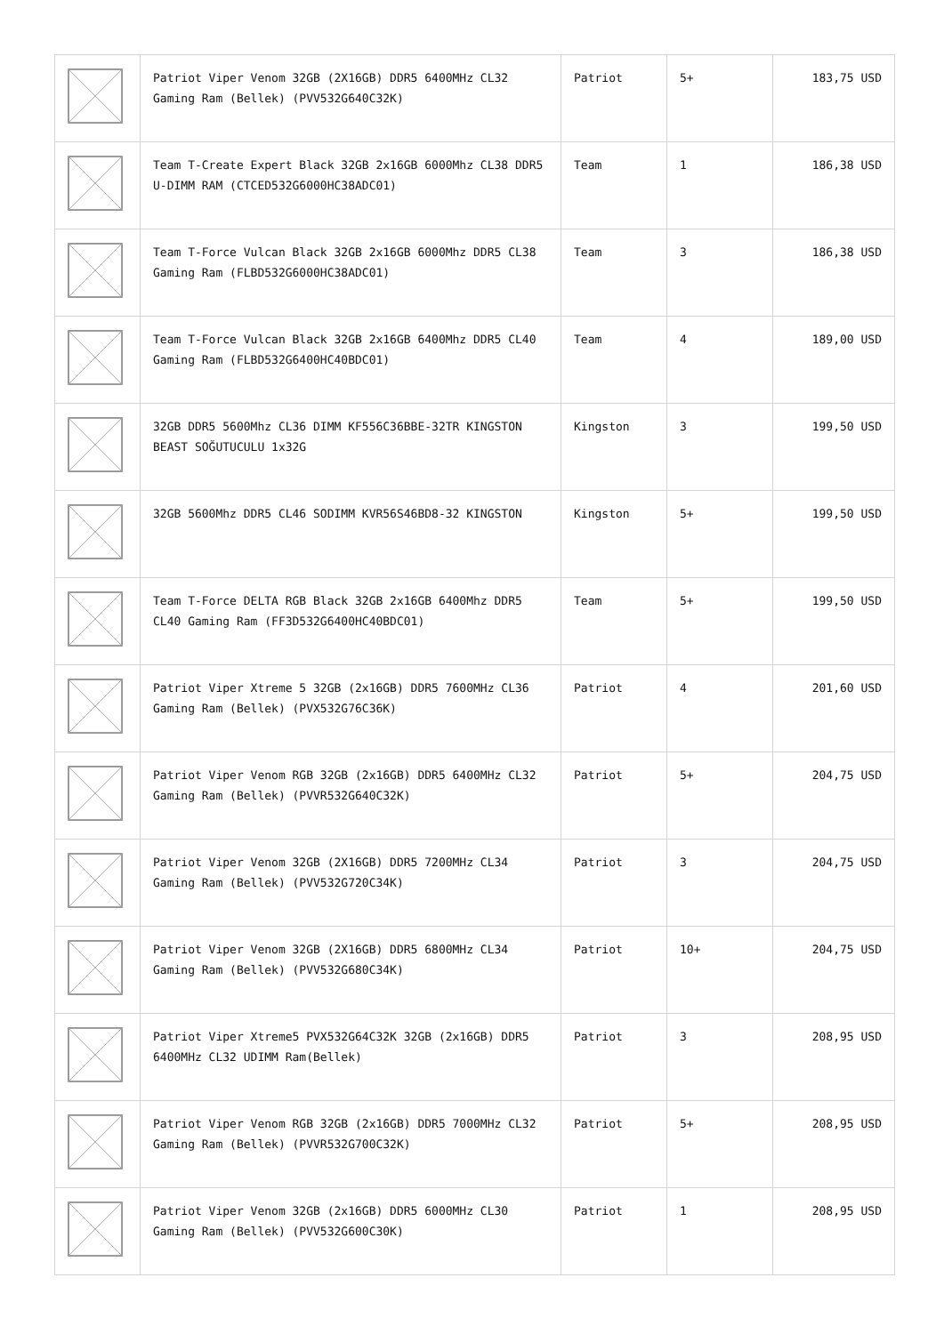| | Patriot Viper Venom 32GB (2X16GB) DDR5 6400MHz CL32 Gaming Ram (Bellek) (PVV532G640C32K) | Patriot | 5+ | 183,75 USD |
| | Team T-Create Expert Black 32GB 2x16GB 6000Mhz CL38 DDR5 U-DIMM RAM (CTCED532G6000HC38ADC01) | Team | 1 | 186,38 USD |
| | Team T-Force Vulcan Black 32GB 2x16GB 6000Mhz DDR5 CL38 Gaming Ram (FLBD532G6000HC38ADC01) | Team | 3 | 186,38 USD |
| | Team T-Force Vulcan Black 32GB 2x16GB 6400Mhz DDR5 CL40 Gaming Ram (FLBD532G6400HC40BDC01) | Team | 4 | 189,00 USD |
| | 32GB DDR5 5600Mhz CL36 DIMM KF556C36BBE-32TR KINGSTON BEAST SOĞUTUCULU 1x32G | Kingston | 3 | 199,50 USD |
| | 32GB 5600Mhz DDR5 CL46 SODIMM KVR56S46BD8-32 KINGSTON | Kingston | 5+ | 199,50 USD |
| | Team T-Force DELTA RGB Black 32GB 2x16GB 6400Mhz DDR5 CL40 Gaming Ram (FF3D532G6400HC40BDC01) | Team | 5+ | 199,50 USD |
| | Patriot Viper Xtreme 5 32GB (2x16GB) DDR5 7600MHz CL36 Gaming Ram (Bellek) (PVX532G76C36K) | Patriot | 4 | 201,60 USD |
| | Patriot Viper Venom RGB 32GB (2x16GB) DDR5 6400MHz CL32 Gaming Ram (Bellek) (PVVR532G640C32K) | Patriot | 5+ | 204,75 USD |
| | Patriot Viper Venom 32GB (2X16GB) DDR5 7200MHz CL34 Gaming Ram (Bellek) (PVV532G720C34K) | Patriot | 3 | 204,75 USD |
| | Patriot Viper Venom 32GB (2X16GB) DDR5 6800MHz CL34 Gaming Ram (Bellek) (PVV532G680C34K) | Patriot | 10+ | 204,75 USD |
| | Patriot Viper Xtreme5 PVX532G64C32K 32GB (2x16GB) DDR5 6400MHz CL32 UDIMM Ram(Bellek) | Patriot | 3 | 208,95 USD |
| | Patriot Viper Venom RGB 32GB (2x16GB) DDR5 7000MHz CL32 Gaming Ram (Bellek) (PVVR532G700C32K) | Patriot | 5+ | 208,95 USD |
| | Patriot Viper Venom 32GB (2x16GB) DDR5 6000MHz CL30 Gaming Ram (Bellek) (PVV532G600C30K) | Patriot | 1 | 208,95 USD |